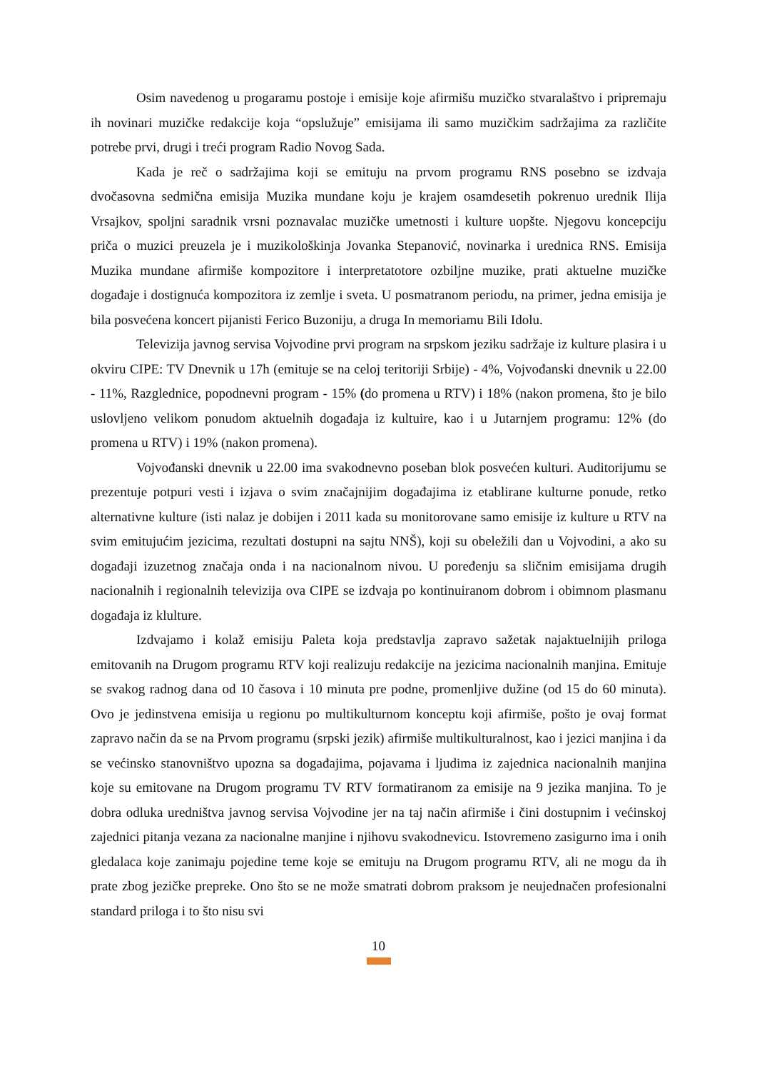Osim navedenog u progaramu postoje i emisije koje afirmišu muzičko stvaralaštvo i pripremaju ih novinari muzičke redakcije koja “opslužuje” emisijama ili samo muzičkim sadržajima za različite potrebe prvi, drugi i treći program Radio Novog Sada.
Kada je reč o sadržajima koji se emituju na prvom programu RNS posebno se izdvaja dvočasovna sedmična emisija Muzika mundane koju je krajem osamdesetih pokrenuo urednik Ilija Vrsajkov, spoljni saradnik vrsni poznavalac muzičke umetnosti i kulture uopšte. Njegovu koncepciju priča o muzici preuzela je i muzikološkinja Jovanka Stepanović, novinarka i urednica RNS. Emisija Muzika mundane afirmiše kompozitore i interpretatotore ozbiljne muzike, prati aktuelne muzičke događaje i dostignuća kompozitora iz zemlje i sveta. U posmatranom periodu, na primer, jedna emisija je bila posvećena koncert pijanisti Ferico Buzoniju, a druga In memoriamu Bili Idolu.
Televizija javnog servisa Vojvodine prvi program na srpskom jeziku sadržaje iz kulture plasira i u okviru CIPE: TV Dnevnik u 17h (emituje se na celoj teritoriji Srbije) - 4%, Vojvođanski dnevnik u 22.00 - 11%, Razglednice, popodnevni program - 15% (do promena u RTV) i 18% (nakon promena, što je bilo uslovljeno velikom ponudom aktuelnih događaja iz kultuire, kao i u Jutarnjem programu: 12% (do promena u RTV) i 19% (nakon promena).
Vojvođanski dnevnik u 22.00 ima svakodnevno poseban blok posvećen kulturi. Auditorijumu se prezentuje potpuri vesti i izjava o svim značajnijim događajima iz etablirane kulturne ponude, retko alternativne kulture (isti nalaz je dobijen i 2011 kada su monitorovane samo emisije iz kulture u RTV na svim emitujućim jezicima, rezultati dostupni na sajtu NNŠ), koji su obeležili dan u Vojvodini, a ako su događaji izuzetnog značaja onda i na nacionalnom nivou. U poređenju sa sličnim emisijama drugih nacionalnih i regionalnih televizija ova CIPE se izdvaja po kontinuiranom dobrom i obimnom plasmanu događaja iz klulture.
Izdvajamo i kolaž emisiju Paleta koja predstavlja zapravo sažetak najaktuelnijih priloga emitovanih na Drugom programu RTV koji realizuju redakcije na jezicima nacionalnih manjina. Emituje se svakog radnog dana od 10 časova i 10 minuta pre podne, promenljive dužine (od 15 do 60 minuta). Ovo je jedinstvena emisija u regionu po multikulturnom konceptu koji afirmiše, pošto je ovaj format zapravo način da se na Prvom programu (srpski jezik) afirmiše multikulturalnost, kao i jezici manjina i da se većinsko stanovništvo upozna sa događajima, pojavama i ljudima iz zajednica nacionalnih manjina koje su emitovane na Drugom programu TV RTV formatiranom za emisije na 9 jezika manjina. To je dobra odluka uredništva javnog servisa Vojvodine jer na taj način afirmiše i čini dostupnim i većinskoj zajednici pitanja vezana za nacionalne manjine i njihovu svakodnevicu. Istovremeno zasigurno ima i onih gledalaca koje zanimaju pojedine teme koje se emituju na Drugom programu RTV, ali ne mogu da ih prate zbog jezičke prepreke. Ono što se ne može smatrati dobrom praksom je neujednačen profesionalni standard priloga i to što nisu svi
10